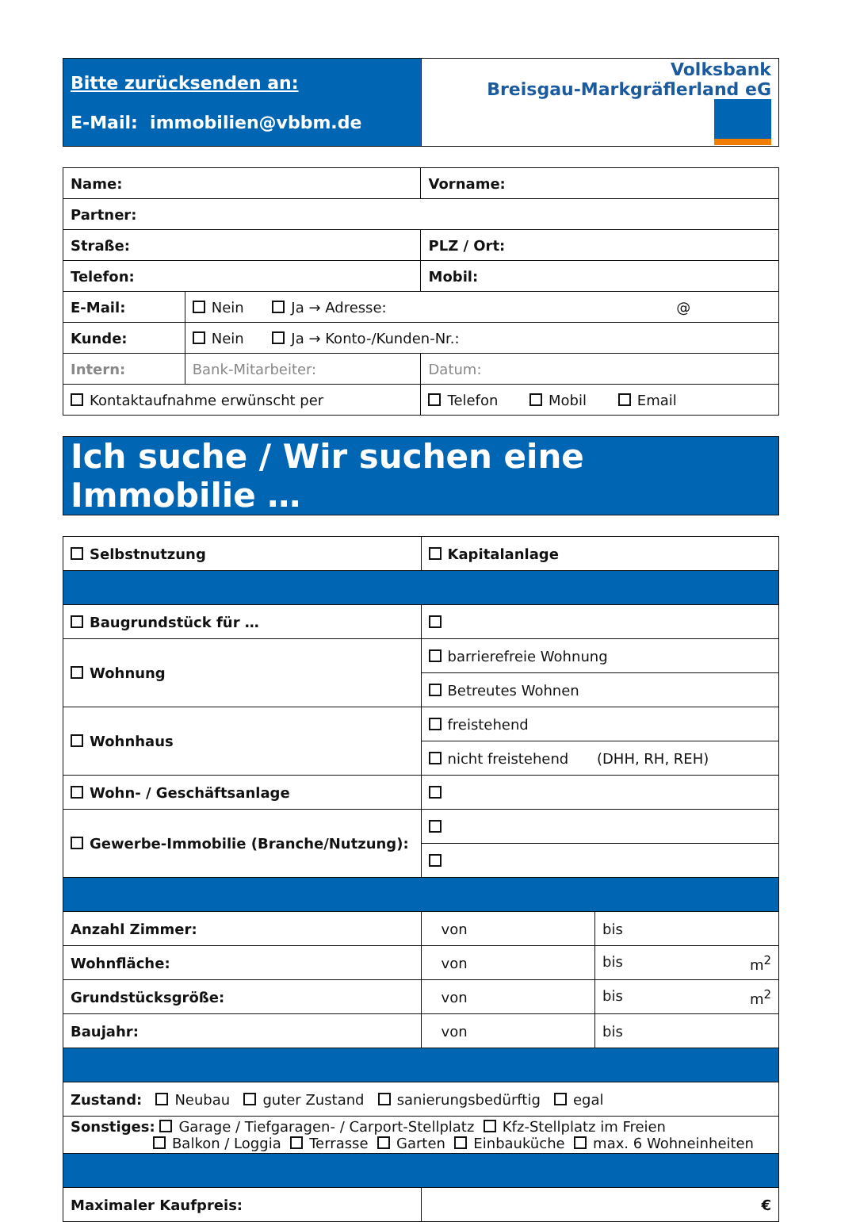| Bitte zurücksenden an: E-Mail: immobilien@vbbm.de | Volksbank Breisgau-Markgräflerland eG |
| Name: | | Vorname: |
| Partner: | | |
| Straße: | | PLZ / Ort: |
| Telefon: | | Mobil: |
| E-Mail: | Nein Ja → Adresse: @ | |
| Kunde: | Nein Ja → Konto-/Kunden-Nr.: | |
| Intern: | Bank-Mitarbeiter: | Datum: |
| Kontaktaufnahme erwünscht per | | Telefon Mobil Email |
| Ich suche / Wir suchen eine Immobilie … |
| Selbstnutzung | Kapitalanlage | |
| Baugrundstück für … | | |
| Wohnung | barrierefreie Wohnung | |
| | Betreutes Wohnen | |
| Wohnhaus | freistehend | |
| | nicht freistehend (DHH, RH, REH) | |
| Wohn- / Geschäftsanlage | | |
| Gewerbe-Immobilie (Branche/Nutzung): | | |
| Anzahl Zimmer: | von | bis |
| Wohnfläche: | von | bis m<sup>2</sup> |
| Grundstücksgröße: | von | bis m<sup>2</sup> |
| Baujahr: | von | bis |
| Zustand: Neubau guter Zustand sanierungsbedürftig egal | | |
| Sonstiges: Garage / Tiefgaragen- / Carport-Stellplatz Kfz-Stellplatz im Freien Balkon / Loggia Terrasse Garten Einbauküche max. 6 Wohneinheiten | | |
| Maximaler Kaufpreis: | € | |